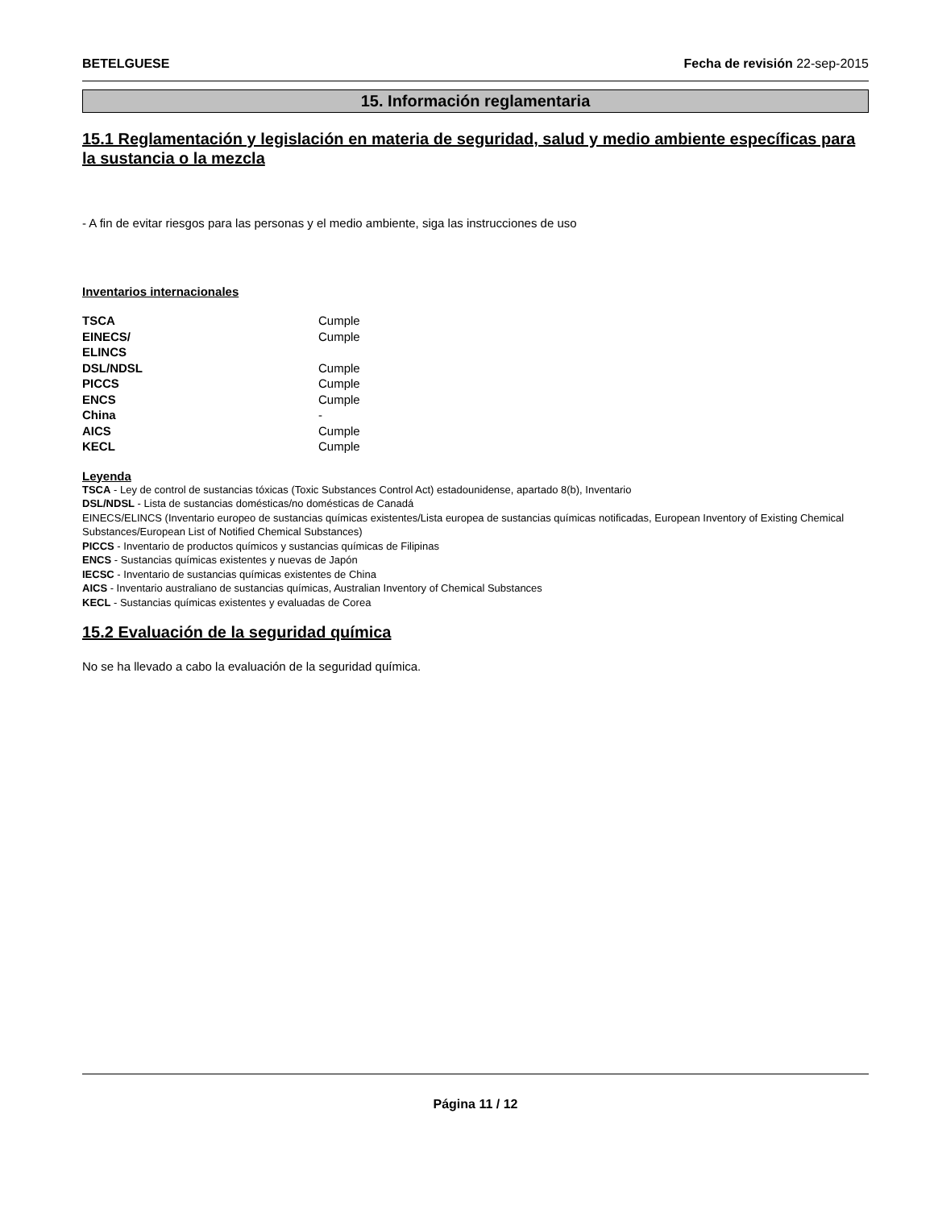BETELGUESE Fecha de revisión 22-sep-2015
15. Información reglamentaria
15.1 Reglamentación y legislación en materia de seguridad, salud y medio ambiente específicas para la sustancia o la mezcla
- A fin de evitar riesgos para las personas y el medio ambiente, siga las instrucciones de uso
Inventarios internacionales
| TSCA | Cumple |
| EINECS/ ELINCS | Cumple |
| DSL/NDSL | Cumple |
| PICCS | Cumple |
| ENCS | Cumple |
| China | - |
| AICS | Cumple |
| KECL | Cumple |
Leyenda
TSCA - Ley de control de sustancias tóxicas (Toxic Substances Control Act) estadounidense, apartado 8(b), Inventario
DSL/NDSL - Lista de sustancias domésticas/no domésticas de Canadá
EINECS/ELINCS (Inventario europeo de sustancias químicas existentes/Lista europea de sustancias químicas notificadas, European Inventory of Existing Chemical Substances/European List of Notified Chemical Substances)
PICCS - Inventario de productos químicos y sustancias químicas de Filipinas
ENCS - Sustancias químicas existentes y nuevas de Japón
IECSC - Inventario de sustancias químicas existentes de China
AICS - Inventario australiano de sustancias químicas, Australian Inventory of Chemical Substances
KECL - Sustancias químicas existentes y evaluadas de Corea
15.2 Evaluación de la seguridad química
No se ha llevado a cabo la evaluación de la seguridad química.
Página 11 / 12